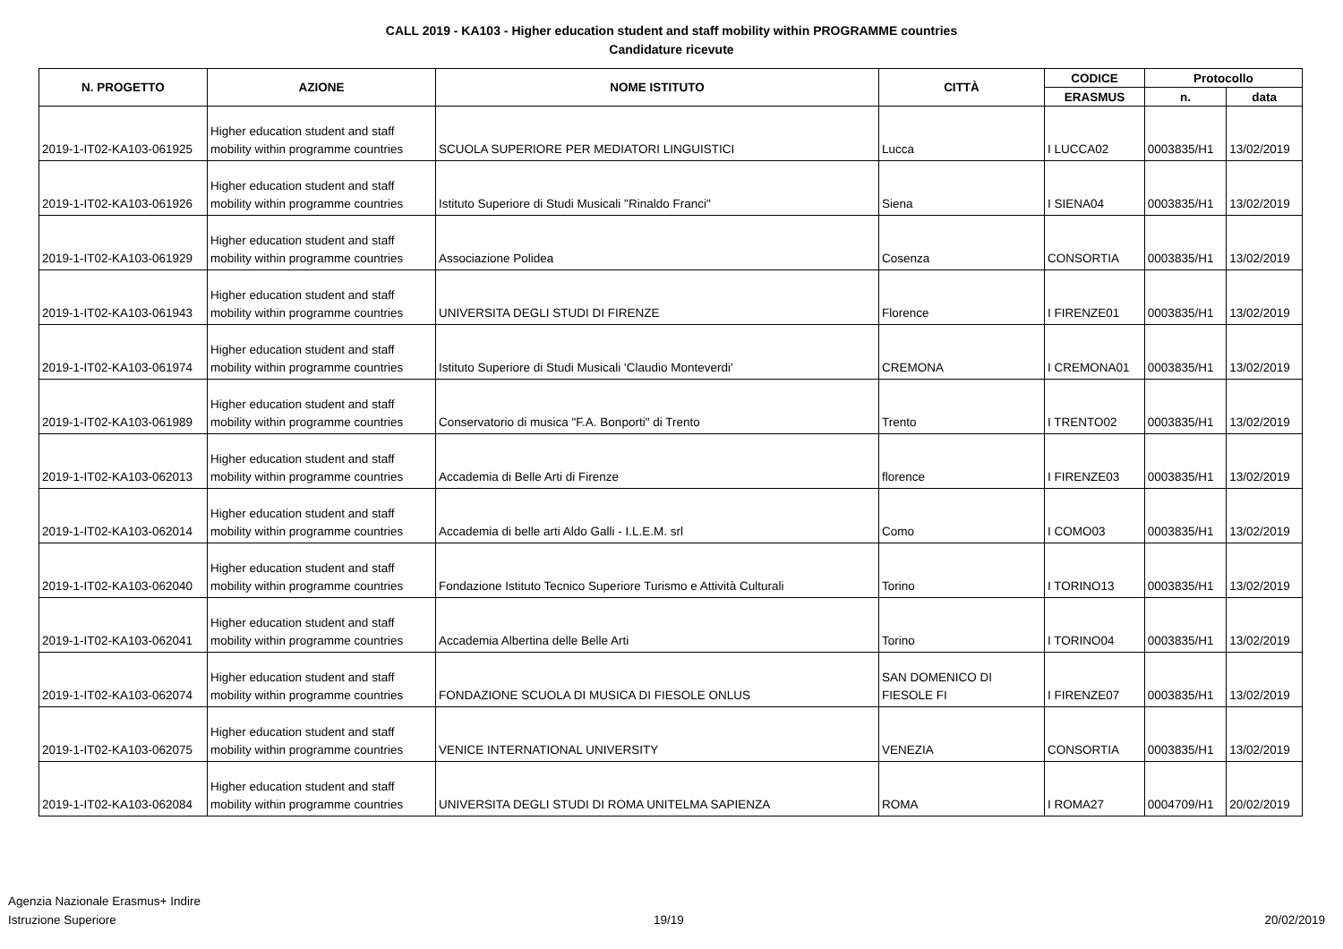CALL 2019 - KA103 - Higher education student and staff mobility within PROGRAMME countries
Candidature ricevute
| N. PROGETTO | AZIONE | NOME ISTITUTO | CITTÀ | CODICE | Protocollo | |
| --- | --- | --- | --- | --- | --- | --- |
| | | | | ERASMUS | n. | data |
| 2019-1-IT02-KA103-061925 | Higher education student and staff mobility within programme countries | SCUOLA SUPERIORE PER MEDIATORI LINGUISTICI | Lucca | I LUCCA02 | 0003835/H1 | 13/02/2019 |
| 2019-1-IT02-KA103-061926 | Higher education student and staff mobility within programme countries | Istituto Superiore di Studi Musicali "Rinaldo Franci" | Siena | I SIENA04 | 0003835/H1 | 13/02/2019 |
| 2019-1-IT02-KA103-061929 | Higher education student and staff mobility within programme countries | Associazione Polidea | Cosenza | CONSORTIA | 0003835/H1 | 13/02/2019 |
| 2019-1-IT02-KA103-061943 | Higher education student and staff mobility within programme countries | UNIVERSITA DEGLI STUDI DI FIRENZE | Florence | I FIRENZE01 | 0003835/H1 | 13/02/2019 |
| 2019-1-IT02-KA103-061974 | Higher education student and staff mobility within programme countries | Istituto Superiore di Studi Musicali 'Claudio Monteverdi' | CREMONA | I CREMONA01 | 0003835/H1 | 13/02/2019 |
| 2019-1-IT02-KA103-061989 | Higher education student and staff mobility within programme countries | Conservatorio di musica "F.A. Bonporti" di Trento | Trento | I TRENTO02 | 0003835/H1 | 13/02/2019 |
| 2019-1-IT02-KA103-062013 | Higher education student and staff mobility within programme countries | Accademia di Belle Arti di Firenze | florence | I FIRENZE03 | 0003835/H1 | 13/02/2019 |
| 2019-1-IT02-KA103-062014 | Higher education student and staff mobility within programme countries | Accademia di belle arti Aldo Galli - I.L.E.M. srl | Como | I COMO03 | 0003835/H1 | 13/02/2019 |
| 2019-1-IT02-KA103-062040 | Higher education student and staff mobility within programme countries | Fondazione Istituto Tecnico Superiore Turismo e Attività Culturali | Torino | I TORINO13 | 0003835/H1 | 13/02/2019 |
| 2019-1-IT02-KA103-062041 | Higher education student and staff mobility within programme countries | Accademia Albertina delle Belle Arti | Torino | I TORINO04 | 0003835/H1 | 13/02/2019 |
| 2019-1-IT02-KA103-062074 | Higher education student and staff mobility within programme countries | FONDAZIONE SCUOLA DI MUSICA DI FIESOLE ONLUS | SAN DOMENICO DI FIESOLE FI | I FIRENZE07 | 0003835/H1 | 13/02/2019 |
| 2019-1-IT02-KA103-062075 | Higher education student and staff mobility within programme countries | VENICE INTERNATIONAL UNIVERSITY | VENEZIA | CONSORTIA | 0003835/H1 | 13/02/2019 |
| 2019-1-IT02-KA103-062084 | Higher education student and staff mobility within programme countries | UNIVERSITA DEGLI STUDI DI ROMA UNITELMA SAPIENZA | ROMA | I ROMA27 | 0004709/H1 | 20/02/2019 |
Agenzia Nazionale Erasmus+ Indire
Istruzione Superiore
19/19 20/02/2019